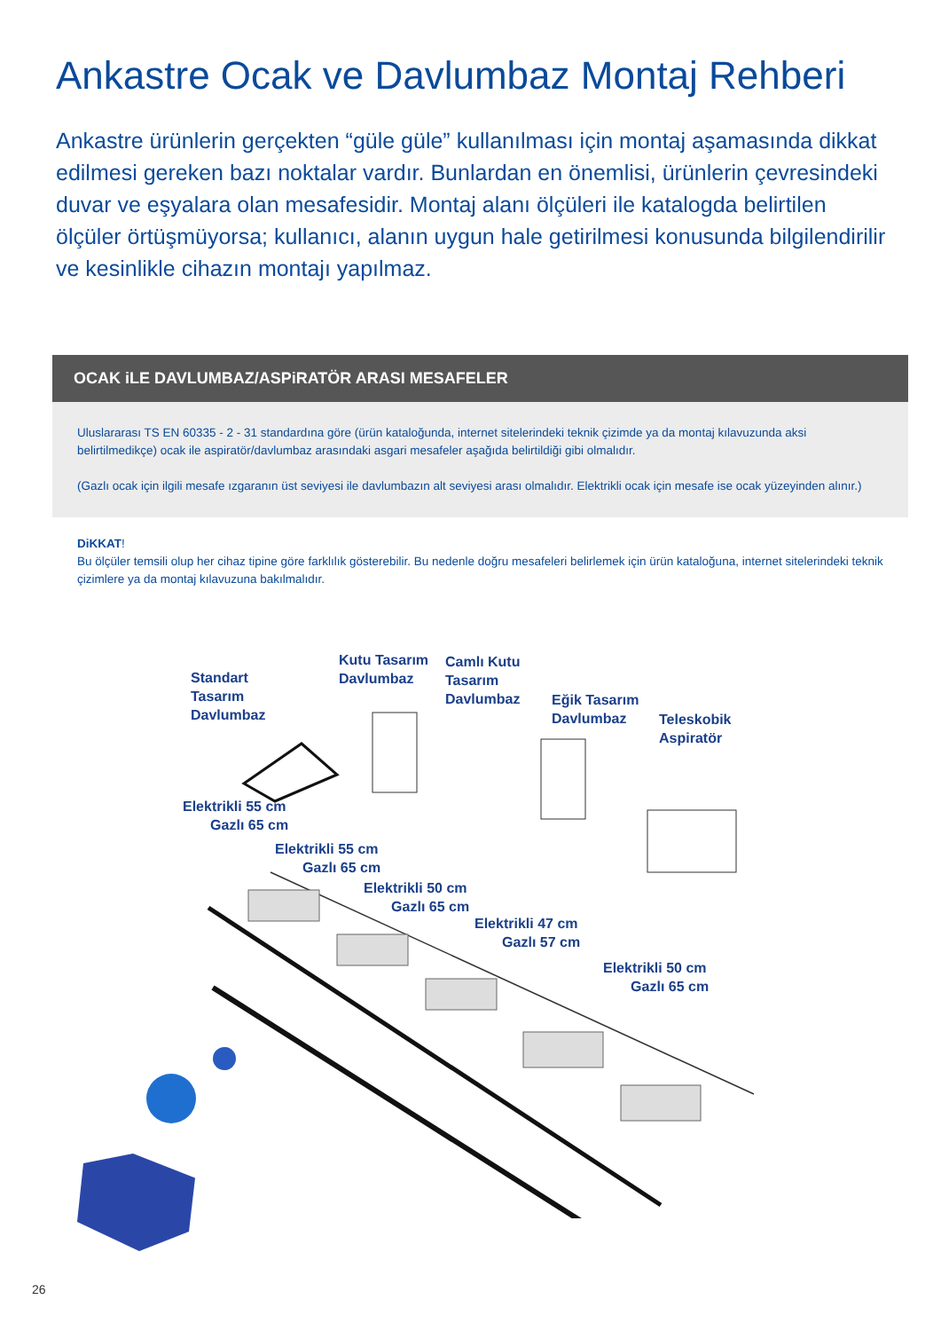Ankastre Ocak ve Davlumbaz Montaj Rehberi
Ankastre ürünlerin gerçekten “güle güle” kullanılması için montaj aşamasında dikkat edilmesi gereken bazı noktalar vardır. Bunlardan en önemlisi, ürünlerin çevresindeki duvar ve eşyalara olan mesafesidir. Montaj alanı ölçüleri ile katalogda belirtilen ölçüler örtüşmüyorsa; kullanıcı, alanın uygun hale getirilmesi konusunda bilgilendirilir ve kesinlikle cihazın montajı yapılmaz.
OCAK iLE DAVLUMBAZ/ASPiRATÖR ARASI MESAFELER
Uluslararası TS EN 60335 - 2 - 31 standardına göre (ürün kataloğunda, internet sitelerindeki teknik çizimde ya da montaj kılavuzunda aksi belirtilmedikçe) ocak ile aspiratör/davlumbaz arasındaki asgari mesafeler aşağıda belirtildiği gibi olmalıdır.
(Gazlı ocak için ilgili mesafe ızgaranın üst seviyesi ile davlumbazın alt seviyesi arası olmalıdır. Elektrikli ocak için mesafe ise ocak yüzeyinden alınır.)
DiKKAT!
Bu ölçüler temsili olup her cihaz tipine göre farklılık gösterebilir. Bu nedenle doğru mesafeleri belirlemek için ürün kataloğuna, internet sitelerindeki teknik çizimlere ya da montaj kılavuzuna bakılmalıdır.
Standart
Tasarım
Davlumbaz
Kutu Tasarım
Davlumbaz
Camlı Kutu
Tasarım
Davlumbaz
Eğik Tasarım
Davlumbaz
Teleskobik
Aspiratör
Elektrikli 55 cm
Gazlı 65 cm
Elektrikli 55 cm
Gazlı 65 cm
Elektrikli 50 cm
Gazlı 65 cm
Elektrikli 47 cm
Gazlı 57 cm
Elektrikli 50 cm
Gazlı 65 cm
26